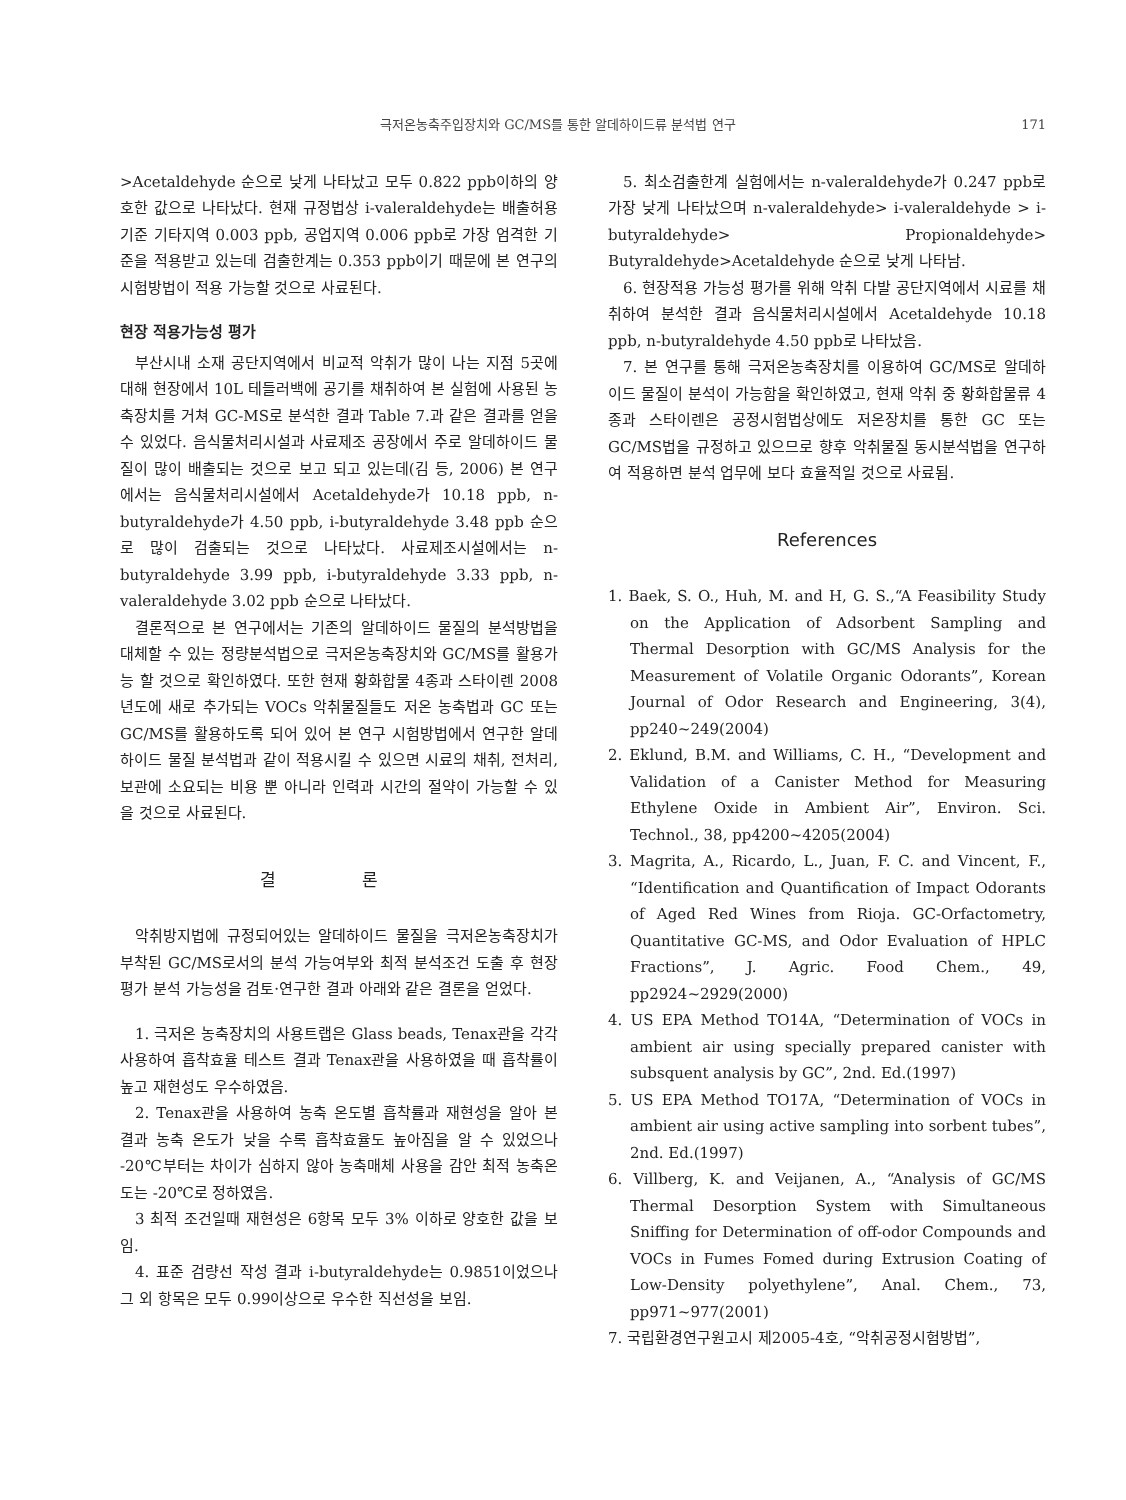극저온농축주입장치와 GC/MS를 통한 알데하이드류 분석법 연구 171
>Acetaldehyde 순으로 낮게 나타났고 모두 0.822 ppb이하의 양호한 값으로 나타났다. 현재 규정법상 i-valeraldehyde는 배출허용기준 기타지역 0.003 ppb, 공업지역 0.006 ppb로 가장 엄격한 기준을 적용받고 있는데 검출한계는 0.353 ppb이기 때문에 본 연구의 시험방법이 적용 가능할 것으로 사료된다.
현장 적용가능성 평가
부산시내 소재 공단지역에서 비교적 악취가 많이 나는 지점 5곳에 대해 현장에서 10L 테들러백에 공기를 채취하여 본 실험에 사용된 농축장치를 거쳐 GC-MS로 분석한 결과 Table 7.과 같은 결과를 얻을 수 있었다. 음식물처리시설과 사료제조 공장에서 주로 알데하이드 물질이 많이 배출되는 것으로 보고 되고 있는데(김 등, 2006) 본 연구에서는 음식물처리시설에서 Acetaldehyde가 10.18 ppb, n-butyraldehyde가 4.50 ppb, i-butyraldehyde 3.48 ppb 순으로 많이 검출되는 것으로 나타났다. 사료제조시설에서는 n-butyraldehyde 3.99 ppb, i-butyraldehyde 3.33 ppb, n-valeraldehyde 3.02 ppb 순으로 나타났다.
결론적으로 본 연구에서는 기존의 알데하이드 물질의 분석방법을 대체할 수 있는 정량분석법으로 극저온농축장치와 GC/MS를 활용가능 할 것으로 확인하였다. 또한 현재 황화합물 4종과 스타이렌 2008년도에 새로 추가되는 VOCs 악취물질들도 저온 농축법과 GC 또는 GC/MS를 활용하도록 되어 있어 본 연구 시험방법에서 연구한 알데하이드 물질 분석법과 같이 적용시킬 수 있으면 시료의 채취, 전처리, 보관에 소요되는 비용 뿐 아니라 인력과 시간의 절약이 가능할 수 있을 것으로 사료된다.
결 론
악취방지법에 규정되어있는 알데하이드 물질을 극저온농축장치가 부착된 GC/MS로서의 분석 가능여부와 최적 분석조건 도출 후 현장평가 분석 가능성을 검토·연구한 결과 아래와 같은 결론을 얻었다.
1. 극저온 농축장치의 사용트랩은 Glass beads, Tenax관을 각각 사용하여 흡착효율 테스트 결과 Tenax관을 사용하였을 때 흡착률이 높고 재현성도 우수하였음.
2. Tenax관을 사용하여 농축 온도별 흡착률과 재현성을 알아 본 결과 농축 온도가 낮을 수록 흡착효율도 높아짐을 알 수 있었으나 -20℃부터는 차이가 심하지 않아 농축매체 사용을 감안 최적 농축온도는 -20℃로 정하였음.
3 최적 조건일때 재현성은 6항목 모두 3% 이하로 양호한 값을 보임.
4. 표준 검량선 작성 결과 i-butyraldehyde는 0.9851이었으나 그 외 항목은 모두 0.99이상으로 우수한 직선성을 보임.
5. 최소검출한계 실험에서는 n-valeraldehyde가 0.247 ppb로 가장 낮게 나타났으며 n-valeraldehyde> i-valeraldehyde > i-butyraldehyde> Propionaldehyde> Butyraldehyde>Acetaldehyde 순으로 낮게 나타남.
6. 현장적용 가능성 평가를 위해 악취 다발 공단지역에서 시료를 채취하여 분석한 결과 음식물처리시설에서 Acetaldehyde 10.18 ppb, n-butyraldehyde 4.50 ppb로 나타났음.
7. 본 연구를 통해 극저온농축장치를 이용하여 GC/MS로 알데하이드 물질이 분석이 가능함을 확인하였고, 현재 악취 중 황화합물류 4종과 스타이렌은 공정시험법상에도 저온장치를 통한 GC 또는 GC/MS법을 규정하고 있으므로 향후 악취물질 동시분석법을 연구하여 적용하면 분석 업무에 보다 효율적일 것으로 사료됨.
References
1. Baek, S. O., Huh, M. and H, G. S.,“A Feasibility Study on the Application of Adsorbent Sampling and Thermal Desorption with GC/MS Analysis for the Measurement of Volatile Organic Odorants”, Korean Journal of Odor Research and Engineering, 3(4), pp240~249(2004)
2. Eklund, B.M. and Williams, C. H., “Development and Validation of a Canister Method for Measuring Ethylene Oxide in Ambient Air”, Environ. Sci. Technol., 38, pp4200~4205(2004)
3. Magrita, A., Ricardo, L., Juan, F. C. and Vincent, F., “Identification and Quantification of Impact Odorants of Aged Red Wines from Rioja. GC-Orfactometry, Quantitative GC-MS, and Odor Evaluation of HPLC Fractions”, J. Agric. Food Chem., 49, pp2924~2929(2000)
4. US EPA Method TO14A, “Determination of VOCs in ambient air using specially prepared canister with subsquent analysis by GC”, 2nd. Ed.(1997)
5. US EPA Method TO17A, “Determination of VOCs in ambient air using active sampling into sorbent tubes”, 2nd. Ed.(1997)
6. Villberg, K. and Veijanen, A., “Analysis of GC/MS Thermal Desorption System with Simultaneous Sniffing for Determination of off-odor Compounds and VOCs in Fumes Fomed during Extrusion Coating of Low-Density polyethylene”, Anal. Chem., 73, pp971~977(2001)
7. 국립환경연구원고시 제2005-4호, “악취공정시험방법”,